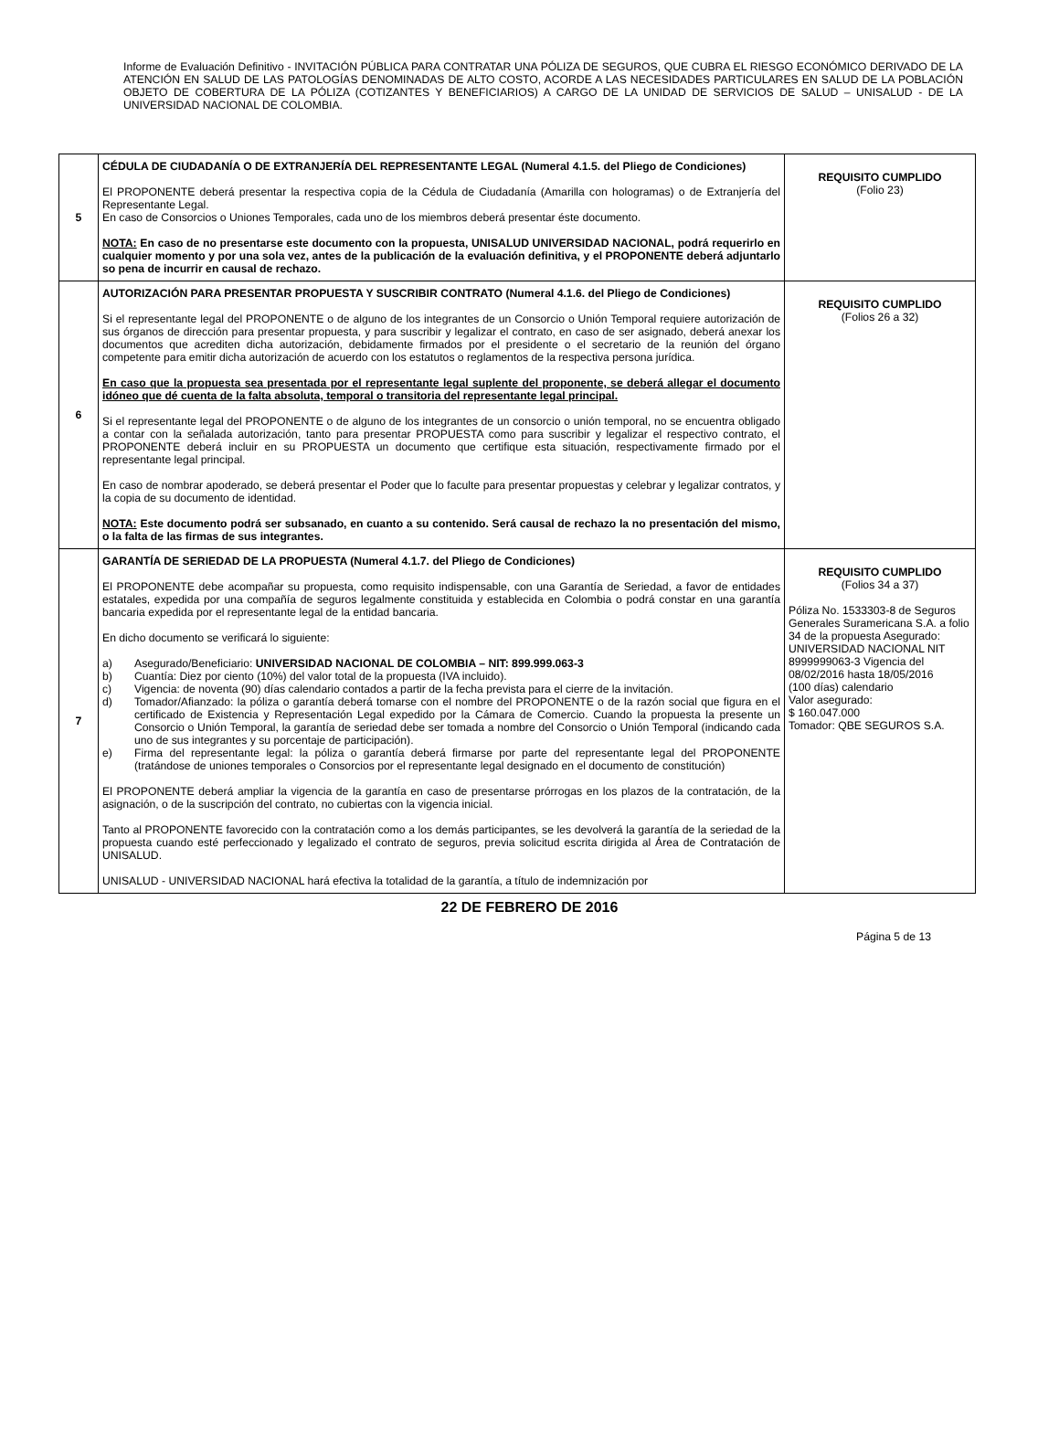Informe de Evaluación Definitivo - INVITACIÓN PÚBLICA PARA CONTRATAR UNA PÓLIZA DE SEGUROS, QUE CUBRA EL RIESGO ECONÓMICO DERIVADO DE LA ATENCIÓN EN SALUD DE LAS PATOLOGÍAS DENOMINADAS DE ALTO COSTO, ACORDE A LAS NECESIDADES PARTICULARES EN SALUD DE LA POBLACIÓN OBJETO DE COBERTURA DE LA PÓLIZA (COTIZANTES Y BENEFICIARIOS) A CARGO DE LA UNIDAD DE SERVICIOS DE SALUD – UNISALUD - DE LA UNIVERSIDAD NACIONAL DE COLOMBIA.
| 5 | CÉDULA DE CIUDADANÍA O DE EXTRANJERÍA DEL REPRESENTANTE LEGAL (Numeral 4.1.5. del Pliego de Condiciones) El PROPONENTE deberá presentar la respectiva copia de la Cédula de Ciudadanía (Amarilla con hologramas) o de Extranjería del Representante Legal. En caso de Consorcios o Uniones Temporales, cada uno de los miembros deberá presentar éste documento. NOTA: En caso de no presentarse este documento con la propuesta, UNISALUD UNIVERSIDAD NACIONAL, podrá requerirlo en cualquier momento y por una sola vez, antes de la publicación de la evaluación definitiva, y el PROPONENTE deberá adjuntarlo so pena de incurrir en causal de rechazo. | REQUISITO CUMPLIDO (Folio 23) |
| 6 | AUTORIZACIÓN PARA PRESENTAR PROPUESTA Y SUSCRIBIR CONTRATO (Numeral 4.1.6. del Pliego de Condiciones) Si el representante legal del PROPONENTE o de alguno de los integrantes de un Consorcio o Unión Temporal requiere autorización de sus órganos de dirección para presentar propuesta, y para suscribir y legalizar el contrato, en caso de ser asignado, deberá anexar los documentos que acrediten dicha autorización, debidamente firmados por el presidente o el secretario de la reunión del órgano competente para emitir dicha autorización de acuerdo con los estatutos o reglamentos de la respectiva persona jurídica. En caso que la propuesta sea presentada por el representante legal suplente del proponente, se deberá allegar el documento idóneo que dé cuenta de la falta absoluta, temporal o transitoria del representante legal principal. Si el representante legal del PROPONENTE o de alguno de los integrantes de un consorcio o unión temporal, no se encuentra obligado a contar con la señalada autorización, tanto para presentar PROPUESTA como para suscribir y legalizar el respectivo contrato, el PROPONENTE deberá incluir en su PROPUESTA un documento que certifique esta situación, respectivamente firmado por el representante legal principal. En caso de nombrar apoderado, se deberá presentar el Poder que lo faculte para presentar propuestas y celebrar y legalizar contratos, y la copia de su documento de identidad. NOTA: Este documento podrá ser subsanado, en cuanto a su contenido. Será causal de rechazo la no presentación del mismo, o la falta de las firmas de sus integrantes. | REQUISITO CUMPLIDO (Folios 26 a 32) |
| 7 | GARANTÍA DE SERIEDAD DE LA PROPUESTA (Numeral 4.1.7. del Pliego de Condiciones) El PROPONENTE debe acompañar su propuesta, como requisito indispensable, con una Garantía de Seriedad, a favor de entidades estatales, expedida por una compañía de seguros legalmente constituida y establecida en Colombia o podrá constar en una garantía bancaria expedida por el representante legal de la entidad bancaria. En dicho documento se verificará lo siguiente: a) Asegurado/Beneficiario: UNIVERSIDAD NACIONAL DE COLOMBIA – NIT: 899.999.063-3 b) Cuantía: Diez por ciento (10%) del valor total de la propuesta (IVA incluido). c) Vigencia: de noventa (90) días calendario contados a partir de la fecha prevista para el cierre de la invitación. d) Tomador/Afianzado: la póliza o garantía deberá tomarse con el nombre del PROPONENTE o de la razón social que figura en el certificado de Existencia y Representación Legal expedido por la Cámara de Comercio. Cuando la propuesta la presente un Consorcio o Unión Temporal, la garantía de seriedad debe ser tomada a nombre del Consorcio o Unión Temporal (indicando cada uno de sus integrantes y su porcentaje de participación). e) Firma del representante legal: la póliza o garantía deberá firmarse por parte del representante legal del PROPONENTE (tratándose de uniones temporales o Consorcios por el representante legal designado en el documento de constitución) El PROPONENTE deberá ampliar la vigencia de la garantía en caso de presentarse prórrogas en los plazos de la contratación, de la asignación, o de la suscripción del contrato, no cubiertas con la vigencia inicial. Tanto al PROPONENTE favorecido con la contratación como a los demás participantes, se les devolverá la garantía de la seriedad de la propuesta cuando esté perfeccionado y legalizado el contrato de seguros, previa solicitud escrita dirigida al Área de Contratación de UNISALUD. UNISALUD - UNIVERSIDAD NACIONAL hará efectiva la totalidad de la garantía, a título de indemnización por | REQUISITO CUMPLIDO (Folios 34 a 37) Póliza No. 1533303-8 de Seguros Generales Suramericana S.A. a folio 34 de la propuesta Asegurado: UNIVERSIDAD NACIONAL NIT 8999999063-3 Vigencia del 08/02/2016 hasta 18/05/2016 (100 días) calendario Valor asegurado: $ 160.047.000 Tomador: QBE SEGUROS S.A. |
22 DE FEBRERO DE 2016
Página 5 de 13